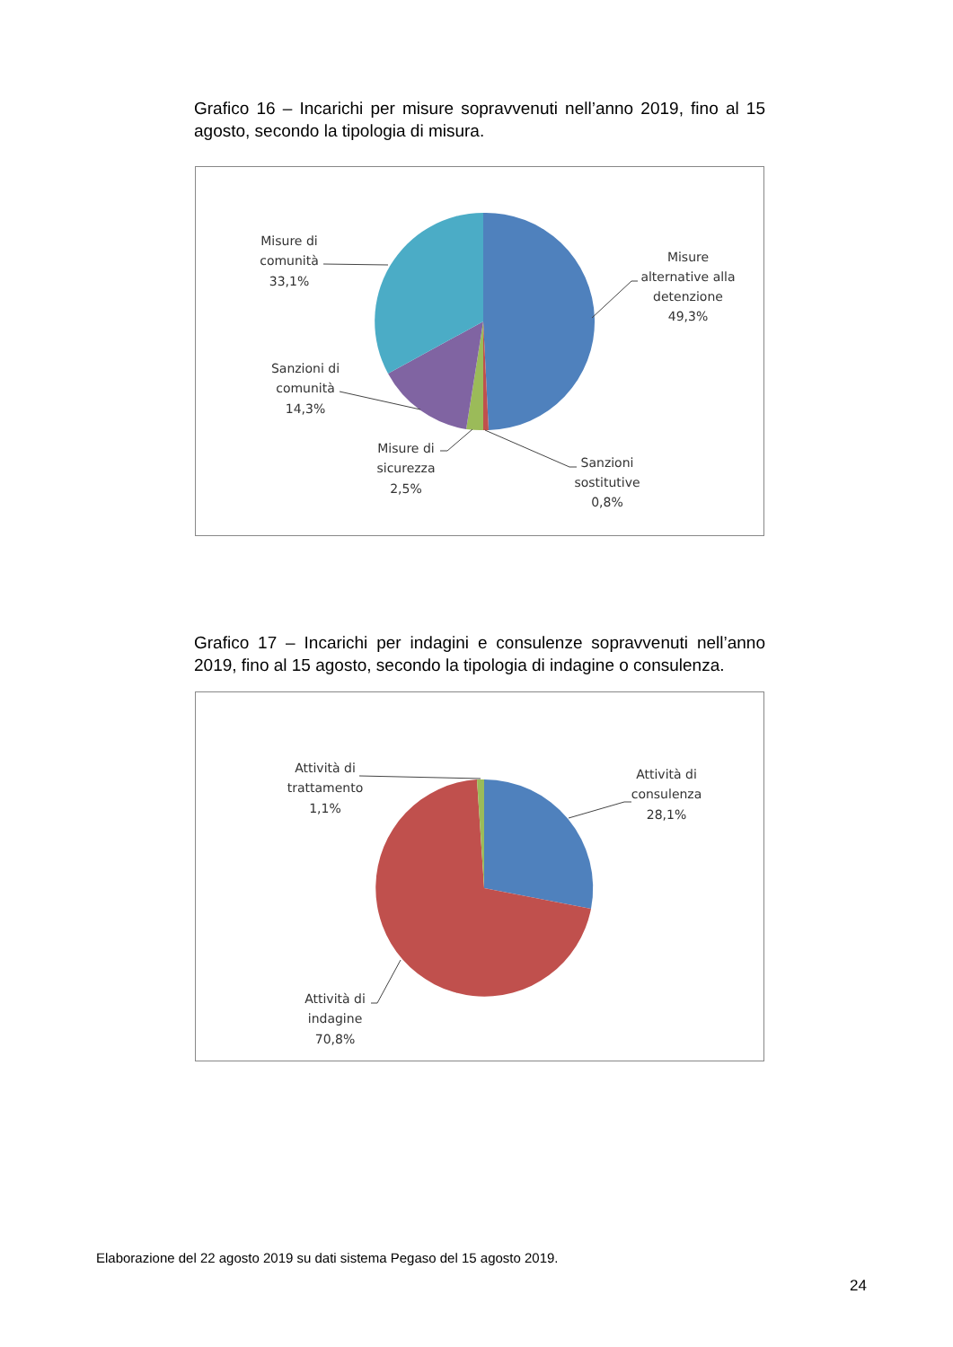Grafico 16 – Incarichi per misure sopravvenuti nell’anno 2019, fino al 15 agosto, secondo la tipologia di misura.
Misure di
comunità
33,1%
Misure
alternative alla
detenzione
49,3%
Sanzioni di
comunità
14,3%
Misure di
sicurezza
2,5%
Sanzioni
sostitutive
0,8%
Grafico 17 – Incarichi per indagini e consulenze sopravvenuti nell’anno 2019, fino al 15 agosto, secondo la tipologia di indagine o consulenza.
Attività di
consulenza
28,1%
Attività di
trattamento
1,1%
Attività di
indagine
70,8%
Elaborazione del 22 agosto 2019 su dati sistema Pegaso del 15 agosto 2019.
24